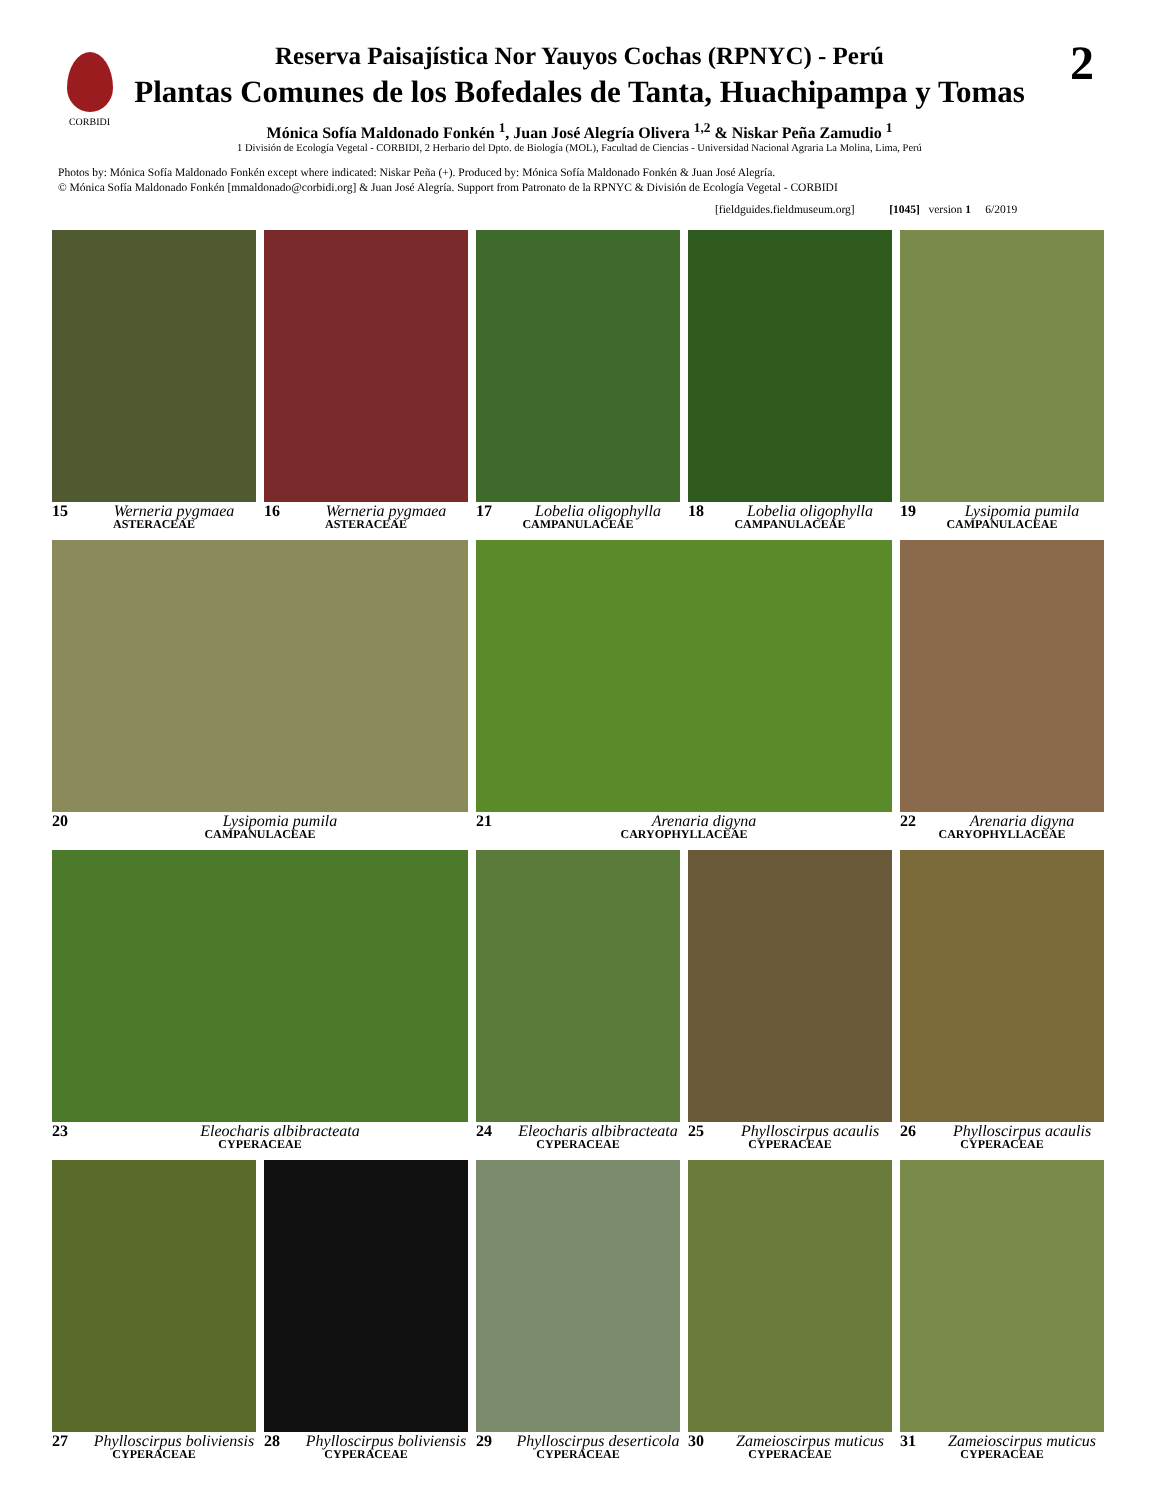CORBIDI 2
Reserva Paisajística Nor Yauyos Cochas (RPNYC) - Perú
Plantas Comunes de los Bofedales de Tanta, Huachipampa y Tomas
Mónica Sofía Maldonado Fonkén <sup>1</sup>, Juan José Alegría Olivera <sup>1,2</sup> & Niskar Peña Zamudio <sup>1</sup>
1 División de Ecología Vegetal - CORBIDI, 2 Herbario del Dpto. de Biología (MOL), Facultad de Ciencias - Universidad Nacional Agraria La Molina, Lima, Perú
Photos by: Mónica Sofía Maldonado Fonkén except where indicated: Niskar Peña (+). Produced by: Mónica Sofía Maldonado Fonkén & Juan José Alegría.
© Mónica Sofía Maldonado Fonkén [mmaldonado@corbidi.org] & Juan José Alegría. Support from Patronato de la RPNYC & División de Ecología Vegetal - CORBIDI
[fieldguides.fieldmuseum.org] [1045] version 1 6/2019
15 Werneria pygmaea
ASTERACEAE
16 Werneria pygmaea
ASTERACEAE
17 Lobelia oligophylla
CAMPANULACEAE
18 Lobelia oligophylla
CAMPANULACEAE
19 Lysipomia pumila
CAMPANULACEAE
20 Lysipomia pumila
CAMPANULACEAE
21 Arenaria digyna
CARYOPHYLLACEAE
22 Arenaria digyna
CARYOPHYLLACEAE
23 Eleocharis albibracteata
CYPERACEAE
24 Eleocharis albibracteata
CYPERACEAE
25 Phylloscirpus acaulis
CYPERACEAE
26 Phylloscirpus acaulis
CYPERACEAE
27 Phylloscirpus boliviensis
CYPERACEAE
28 Phylloscirpus boliviensis
CYPERACEAE
29 Phylloscirpus deserticola
CYPERACEAE
30 Zameioscirpus muticus
CYPERACEAE
31 Zameioscirpus muticus
CYPERACEAE